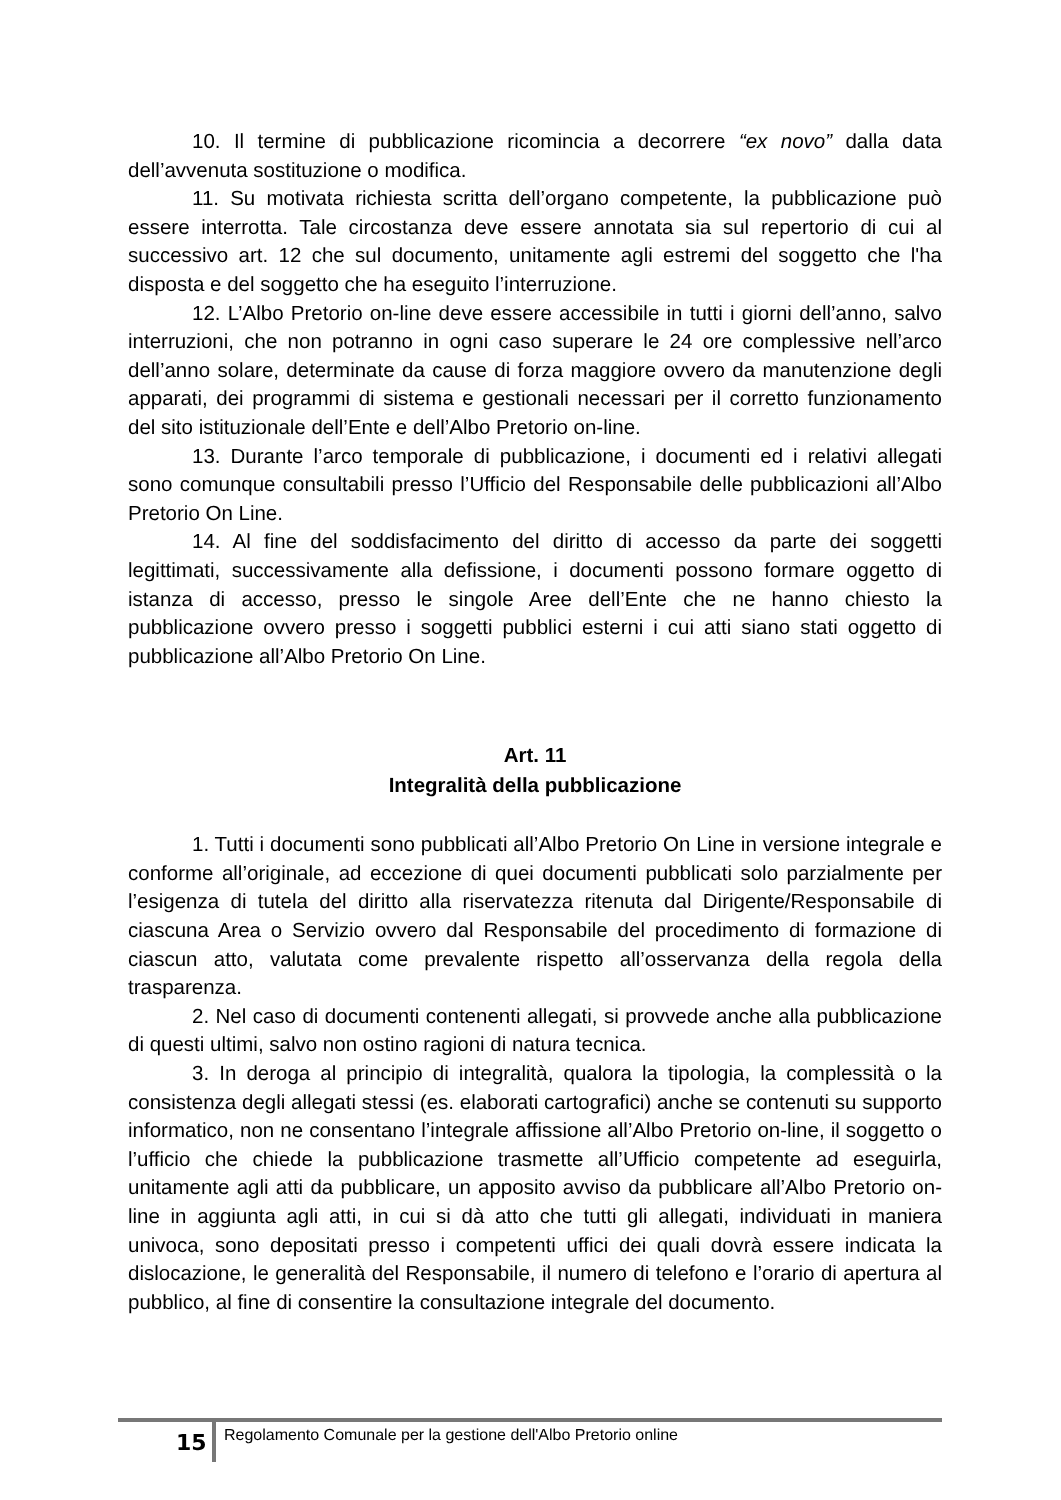10. Il termine di pubblicazione ricomincia a decorrere “ex novo” dalla data dell’avvenuta sostituzione o modifica.
11. Su motivata richiesta scritta dell’organo competente, la pubblicazione può essere interrotta. Tale circostanza deve essere annotata sia sul repertorio di cui al successivo art. 12 che sul documento, unitamente agli estremi del soggetto che l'ha disposta e del soggetto che ha eseguito l’interruzione.
12. L’Albo Pretorio on-line deve essere accessibile in tutti i giorni dell’anno, salvo interruzioni, che non potranno in ogni caso superare le 24 ore complessive nell’arco dell’anno solare, determinate da cause di forza maggiore ovvero da manutenzione degli apparati, dei programmi di sistema e gestionali necessari per il corretto funzionamento del sito istituzionale dell’Ente e dell’Albo Pretorio on-line.
13. Durante l’arco temporale di pubblicazione, i documenti ed i relativi allegati sono comunque consultabili presso l’Ufficio del Responsabile delle pubblicazioni all’Albo Pretorio On Line.
14. Al fine del soddisfacimento del diritto di accesso da parte dei soggetti legittimati, successivamente alla defissione, i documenti possono formare oggetto di istanza di accesso, presso le singole Aree dell’Ente che ne hanno chiesto la pubblicazione ovvero presso i soggetti pubblici esterni i cui atti siano stati oggetto di pubblicazione all’Albo Pretorio On Line.
Art. 11
Integralità della pubblicazione
1. Tutti i documenti sono pubblicati all’Albo Pretorio On Line in versione integrale e conforme all’originale, ad eccezione di quei documenti pubblicati solo parzialmente per l’esigenza di tutela del diritto alla riservatezza ritenuta dal Dirigente/Responsabile di ciascuna Area o Servizio ovvero dal Responsabile del procedimento di formazione di ciascun atto, valutata come prevalente rispetto all’osservanza della regola della trasparenza.
2. Nel caso di documenti contenenti allegati, si provvede anche alla pubblicazione di questi ultimi, salvo non ostino ragioni di natura tecnica.
3. In deroga al principio di integralità, qualora la tipologia, la complessità o la consistenza degli allegati stessi (es. elaborati cartografici) anche se contenuti su supporto informatico, non ne consentano l’integrale affissione all’Albo Pretorio on-line, il soggetto o l’ufficio che chiede la pubblicazione trasmette all’Ufficio competente ad eseguirla, unitamente agli atti da pubblicare, un apposito avviso da pubblicare all’Albo Pretorio on-line in aggiunta agli atti, in cui si dà atto che tutti gli allegati, individuati in maniera univoca, sono depositati presso i competenti uffici dei quali dovrà essere indicata la dislocazione, le generalità del Responsabile, il numero di telefono e l’orario di apertura al pubblico, al fine di consentire la consultazione integrale del documento.
15
Regolamento Comunale per la gestione dell'Albo Pretorio online